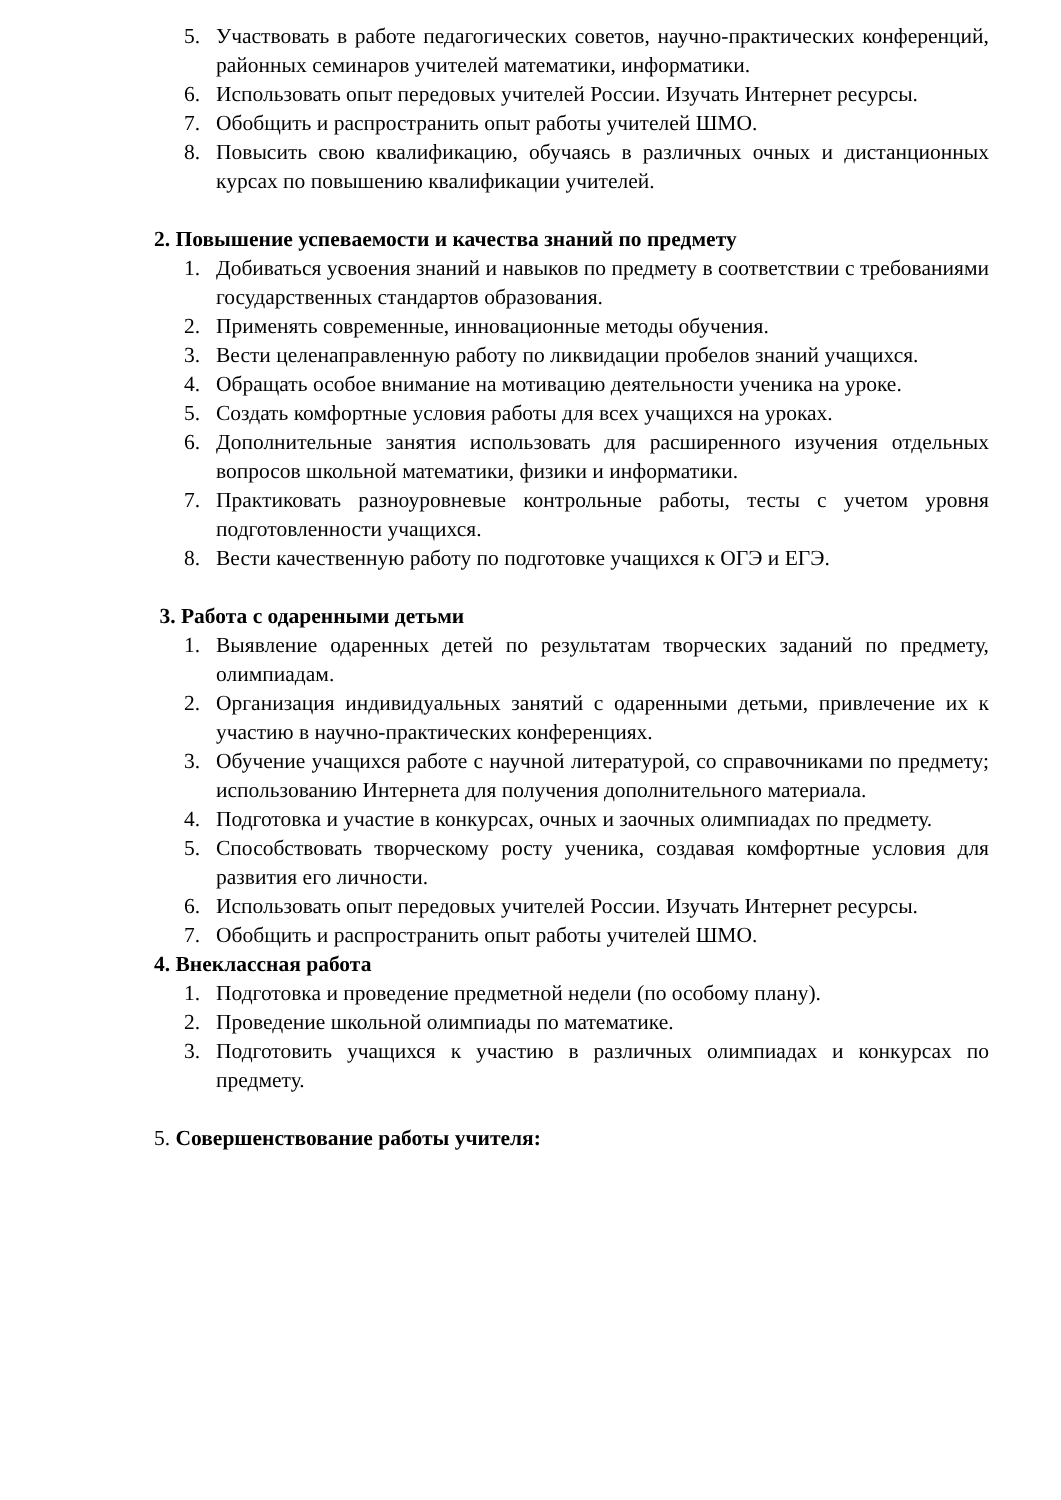5. Участвовать в работе педагогических советов, научно-практических конференций, районных семинаров учителей математики, информатики.
6. Использовать опыт передовых учителей России. Изучать Интернет ресурсы.
7. Обобщить и распространить опыт работы учителей ШМО.
8. Повысить свою квалификацию, обучаясь в различных очных и дистанционных курсах по повышению квалификации учителей.
2. Повышение успеваемости и качества знаний по предмету
1. Добиваться усвоения знаний и навыков по предмету в соответствии с требованиями государственных стандартов образования.
2. Применять современные, инновационные методы обучения.
3. Вести целенаправленную работу по ликвидации пробелов знаний учащихся.
4. Обращать особое внимание на мотивацию деятельности ученика на уроке.
5. Создать комфортные условия работы для всех учащихся на уроках.
6. Дополнительные занятия использовать для расширенного изучения отдельных вопросов школьной математики, физики и информатики.
7. Практиковать разноуровневые контрольные работы, тесты с учетом уровня подготовленности учащихся.
8. Вести качественную работу по подготовке учащихся к ОГЭ и ЕГЭ.
3. Работа с одаренными детьми
1. Выявление одаренных детей по результатам творческих заданий по предмету, олимпиадам.
2. Организация индивидуальных занятий с одаренными детьми, привлечение их к участию в научно-практических конференциях.
3. Обучение учащихся работе с научной литературой, со справочниками по предмету; использованию Интернета для получения дополнительного материала.
4. Подготовка и участие в конкурсах, очных и заочных олимпиадах по предмету.
5. Способствовать творческому росту ученика, создавая комфортные условия для развития его личности.
6. Использовать опыт передовых учителей России. Изучать Интернет ресурсы.
7. Обобщить и распространить опыт работы учителей ШМО.
4. Внеклассная работа
1. Подготовка и проведение предметной недели (по особому плану).
2. Проведение школьной олимпиады по математике.
3. Подготовить учащихся к участию в различных олимпиадах и конкурсах по предмету.
5. Совершенствование работы учителя: